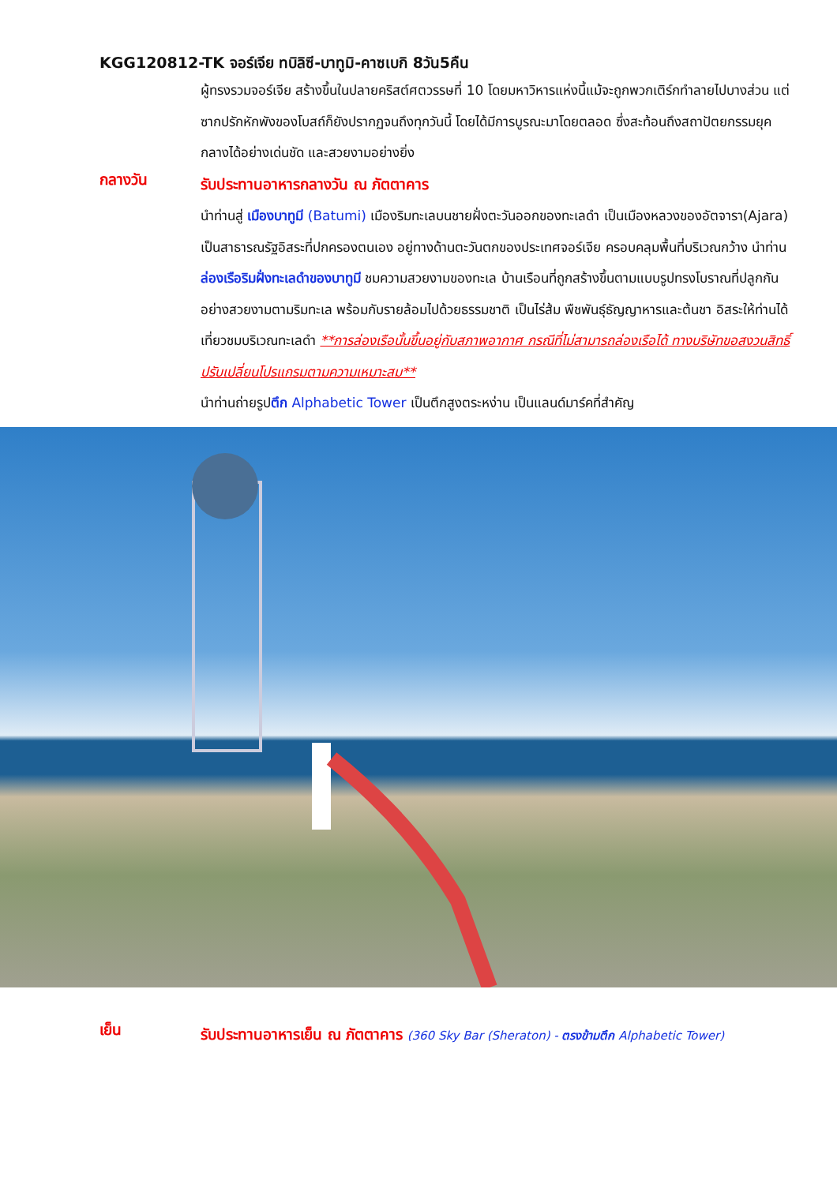KGG120812-TK จอร์เจีย ทบิลิซี-บาทูมิ-คาซเบกิ 8วัน5คืน
ผู้ทรงรวมจอร์เจีย สร้างขึ้นในปลายคริสต์ศตวรรษที่ 10 โดยมหาวิหารแห่งนี้แม้จะถูกพวกเติร์กทำลายไปบางส่วน แต่ซากปรักหักพังของโบสถ์ก็ยังปรากฏจนถึงทุกวันนี้ โดยได้มีการบูรณะมาโดยตลอด ซึ่งสะท้อนถึงสถาปัตยกรรมยุคกลางได้อย่างเด่นชัด และสวยงามอย่างยิ่ง
กลางวัน
รับประทานอาหารกลางวัน ณ ภัตตาคาร
นำท่านสู่ เมืองบาทูมี (Batumi) เมืองริมทะเลบนชายฝั่งตะวันออกของทะเลดำ เป็นเมืองหลวงของอัตจารา(Ajara) เป็นสาธารณรัฐอิสระที่ปกครองตนเอง อยู่ทางด้านตะวันตกของประเทศจอร์เจีย ครอบคลุมพื้นที่บริเวณกว้าง นำท่านล่องเรือริมฝั่งทะเลดำของบาทูมี ชมความสวยงามของทะเล บ้านเรือนที่ถูกสร้างขึ้นตามแบบรูปทรงโบราณที่ปลูกกันอย่างสวยงามตามริมทะเล พร้อมกับรายล้อมไปด้วยธรรมชาติ เป็นไร่ส้ม พืชพันธุ์ธัญญาหารและต้นชา อิสระให้ท่านได้เที่ยวชมบริเวณทะเลดำ **การล่องเรือนั้นขึ้นอยู่กับสภาพอากาศ กรณีที่ไม่สามารถล่องเรือได้ ทางบริษัทขอสงวนสิทธิ์ปรับเปลี่ยนโปรแกรมตามความเหมาะสม**
นำท่านถ่ายรูปตึก Alphabetic Tower เป็นตึกสูงตระหง่าน เป็นแลนด์มาร์คที่สำคัญ
เย็น
รับประทานอาหารเย็น ณ ภัตตาคาร (360 Sky Bar (Sheraton) - ตรงข้ามตึก Alphabetic Tower)